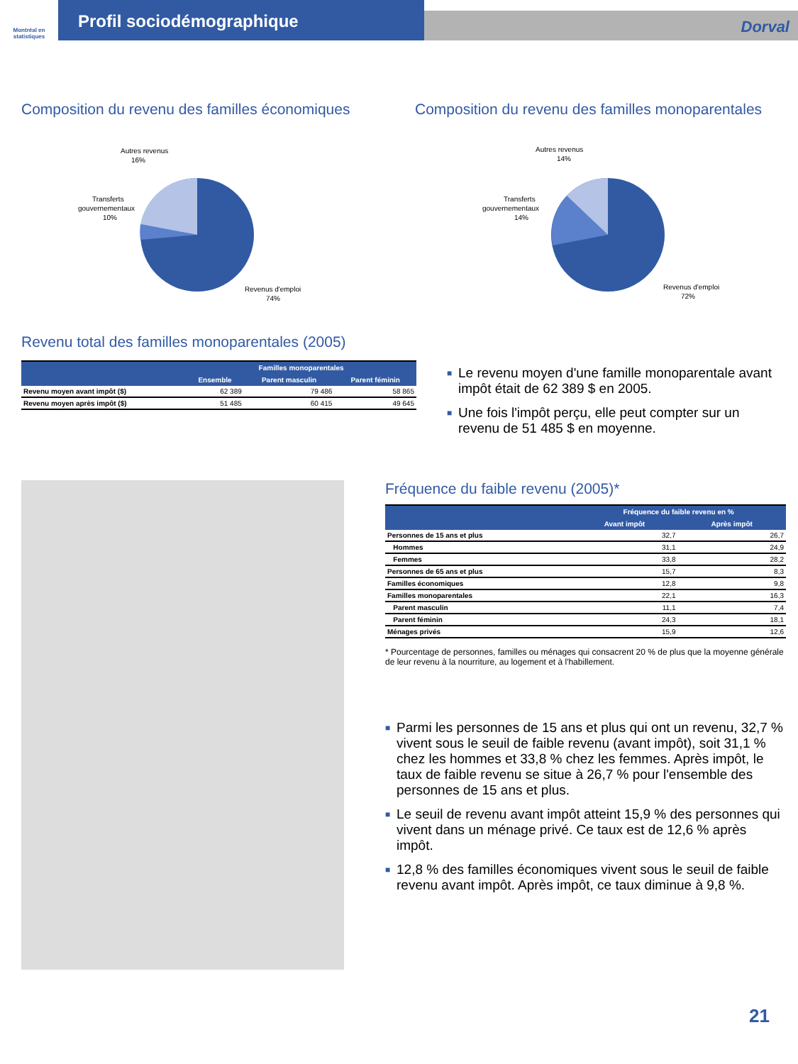Montréal en statistiques
Profil sociodémographique
Dorval
Composition du revenu des familles économiques
Autres revenus
16%
Transferts
gouvernementaux
10%
Revenus d'emploi
74%
Composition du revenu des familles monoparentales
Autres revenus
14%
Transferts
gouvernementaux
14%
Revenus d'emploi
72%
Revenu total des familles monoparentales (2005)
| | Familles monoparentales | | |
| --- | --- | --- | --- |
| | Ensemble | Parent masculin | Parent féminin |
| Revenu moyen avant impôt ($) | 62 389 | 79 486 | 58 865 |
| Revenu moyen après impôt ($) | 51 485 | 60 415 | 49 645 |
■ Le revenu moyen d'une famille monoparentale avant impôt était de 62 389 $ en 2005.
■ Une fois l'impôt perçu, elle peut compter sur un revenu de 51 485 $ en moyenne.
Fréquence du faible revenu (2005)*
| | Fréquence du faible revenu en % | |
| --- | --- | --- |
| | Avant impôt | Après impôt |
| Personnes de 15 ans et plus | 32,7 | 26,7 |
| Hommes | 31,1 | 24,9 |
| Femmes | 33,8 | 28,2 |
| Personnes de 65 ans et plus | 15,7 | 8,3 |
| Familles économiques | 12,8 | 9,8 |
| Familles monoparentales | 22,1 | 16,3 |
| Parent masculin | 11,1 | 7,4 |
| Parent féminin | 24,3 | 18,1 |
| Ménages privés | 15,9 | 12,6 |
* Pourcentage de personnes, familles ou ménages qui consacrent 20 % de plus que la moyenne générale de leur revenu à la nourriture, au logement et à l'habillement.
■ Parmi les personnes de 15 ans et plus qui ont un revenu, 32,7 % vivent sous le seuil de faible revenu (avant impôt), soit 31,1 % chez les hommes et 33,8 % chez les femmes. Après impôt, le taux de faible revenu se situe à 26,7 % pour l'ensemble des personnes de 15 ans et plus.
■ Le seuil de revenu avant impôt atteint 15,9 % des personnes qui vivent dans un ménage privé. Ce taux est de 12,6 % après impôt.
■ 12,8 % des familles économiques vivent sous le seuil de faible revenu avant impôt. Après impôt, ce taux diminue à 9,8 %.
21